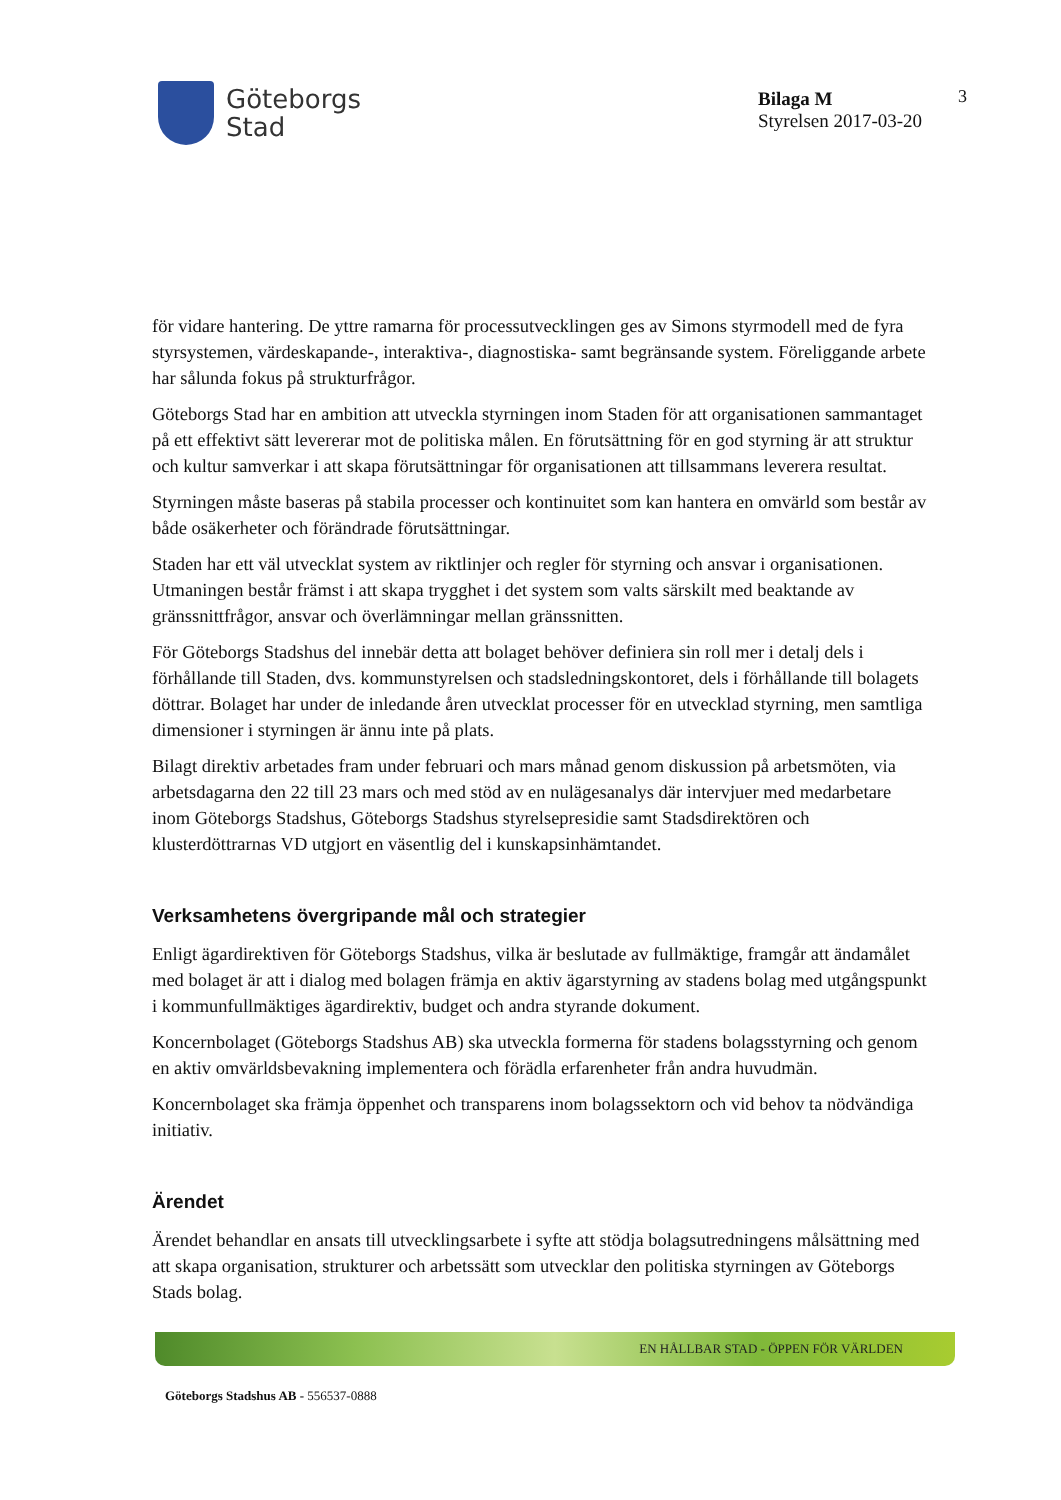Göteborgs
Stad
Bilaga M
Styrelsen 2017-03-20
3
för vidare hantering. De yttre ramarna för processutvecklingen ges av Simons styrmodell med de fyra styrsystemen, värdeskapande-, interaktiva-, diagnostiska- samt begränsande system. Föreliggande arbete har sålunda fokus på strukturfrågor.
Göteborgs Stad har en ambition att utveckla styrningen inom Staden för att organisationen sammantaget på ett effektivt sätt levererar mot de politiska målen. En förutsättning för en god styrning är att struktur och kultur samverkar i att skapa förutsättningar för organisationen att tillsammans leverera resultat.
Styrningen måste baseras på stabila processer och kontinuitet som kan hantera en omvärld som består av både osäkerheter och förändrade förutsättningar.
Staden har ett väl utvecklat system av riktlinjer och regler för styrning och ansvar i organisationen. Utmaningen består främst i att skapa trygghet i det system som valts särskilt med beaktande av gränssnittfrågor, ansvar och överlämningar mellan gränssnitten.
För Göteborgs Stadshus del innebär detta att bolaget behöver definiera sin roll mer i detalj dels i förhållande till Staden, dvs. kommunstyrelsen och stadsledningskontoret, dels i förhållande till bolagets döttrar. Bolaget har under de inledande åren utvecklat processer för en utvecklad styrning, men samtliga dimensioner i styrningen är ännu inte på plats.
Bilagt direktiv arbetades fram under februari och mars månad genom diskussion på arbetsmöten, via arbetsdagarna den 22 till 23 mars och med stöd av en nulägesanalys där intervjuer med medarbetare inom Göteborgs Stadshus, Göteborgs Stadshus styrelsepresidie samt Stadsdirektören och klusterdöttrarnas VD utgjort en väsentlig del i kunskapsinhämtandet.
Verksamhetens övergripande mål och strategier
Enligt ägardirektiven för Göteborgs Stadshus, vilka är beslutade av fullmäktige, framgår att ändamålet med bolaget är att i dialog med bolagen främja en aktiv ägarstyrning av stadens bolag med utgångspunkt i kommunfullmäktiges ägardirektiv, budget och andra styrande dokument.
Koncernbolaget (Göteborgs Stadshus AB) ska utveckla formerna för stadens bolagsstyrning och genom en aktiv omvärldsbevakning implementera och förädla erfarenheter från andra huvudmän.
Koncernbolaget ska främja öppenhet och transparens inom bolagssektorn och vid behov ta nödvändiga initiativ.
Ärendet
Ärendet behandlar en ansats till utvecklingsarbete i syfte att stödja bolagsutredningens målsättning med att skapa organisation, strukturer och arbetssätt som utvecklar den politiska styrningen av Göteborgs Stads bolag.
EN HÅLLBAR STAD - ÖPPEN FÖR VÄRLDEN
Göteborgs Stadshus AB - 556537-0888